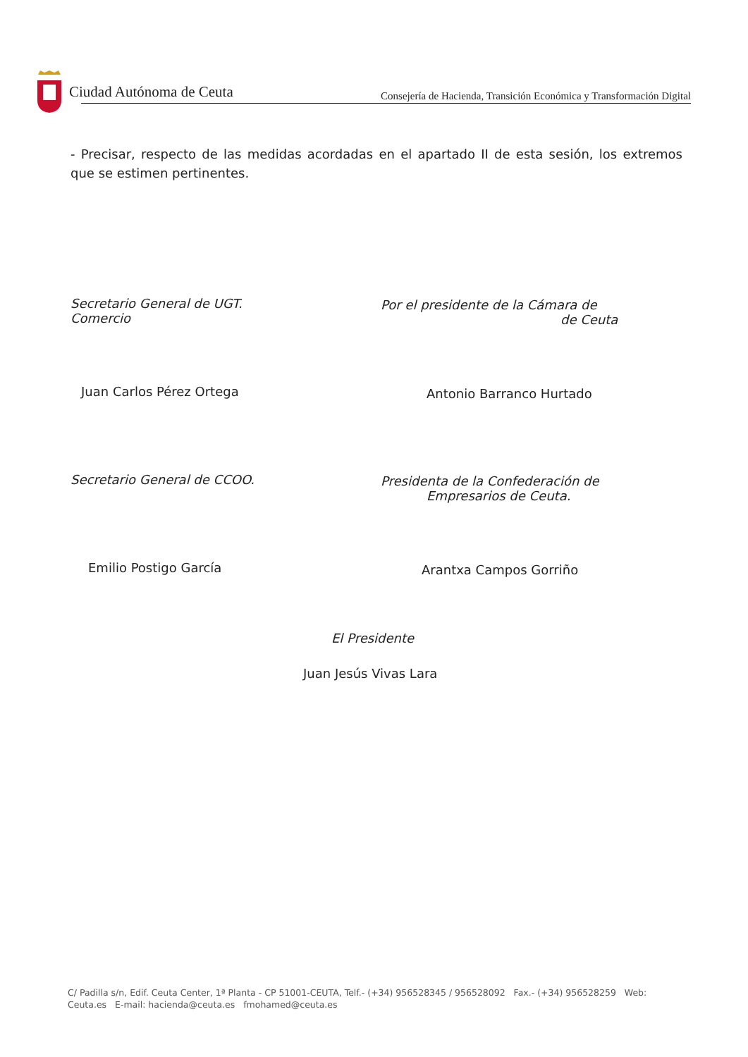Ciudad Autónoma de Ceuta
Consejería de Hacienda, Transición Económica y Transformación Digital
- Precisar, respecto de las medidas acordadas en el apartado II de esta sesión, los extremos que se estimen pertinentes.
Secretario General de UGT.
Comercio
Juan Carlos Pérez Ortega
Por el presidente de la Cámara de
de Ceuta
Antonio Barranco Hurtado
Secretario General de CCOO.
Emilio Postigo García
Presidenta de la Confederación de
Empresarios de Ceuta.
Arantxa Campos Gorriño
El Presidente
Juan Jesús Vivas Lara
C/ Padilla s/n, Edif. Ceuta Center, 1ª Planta - CP 51001-CEUTA, Telf.- (+34) 956528345 / 956528092 Fax.- (+34) 956528259 Web:
Ceuta.es E-mail: hacienda@ceuta.es fmohamed@ceuta.es